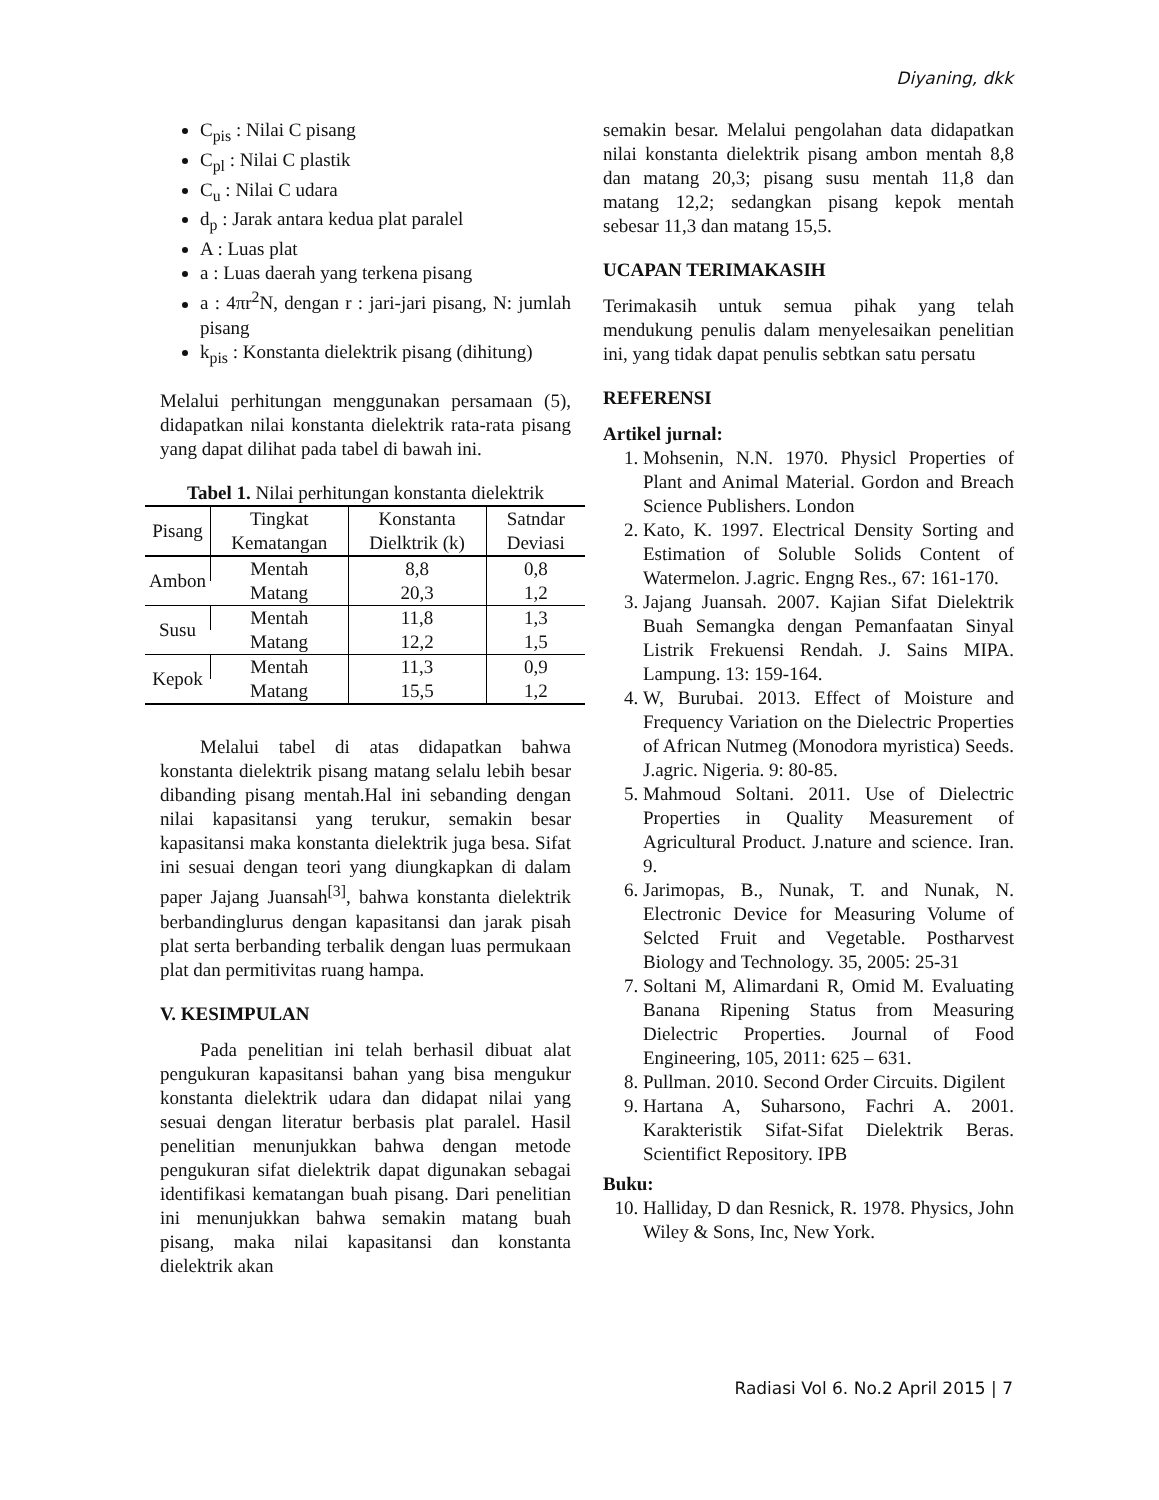Diyaning, dkk
C<sub>pis</sub> : Nilai C pisang
C<sub>pl</sub> : Nilai C plastik
C<sub>u</sub> : Nilai C udara
d<sub>p</sub> : Jarak antara kedua plat paralel
A : Luas plat
a : Luas daerah yang terkena pisang
a : 4πr<sup>2</sup>N, dengan r : jari-jari pisang, N: jumlah pisang
k<sub>pis</sub> : Konstanta dielektrik pisang (dihitung)
Melalui perhitungan menggunakan persamaan (5), didapatkan nilai konstanta dielektrik rata-rata pisang yang dapat dilihat pada tabel di bawah ini.
Tabel 1. Nilai perhitungan konstanta dielektrik
| Pisang | Tingkat Kematangan | Konstanta Dielktrik (k) | Satndar Deviasi |
| --- | --- | --- | --- |
| Ambon | Mentah | 8,8 | 0,8 |
| | Matang | 20,3 | 1,2 |
| Susu | Mentah | 11,8 | 1,3 |
| | Matang | 12,2 | 1,5 |
| Kepok | Mentah | 11,3 | 0,9 |
| | Matang | 15,5 | 1,2 |
Melalui tabel di atas didapatkan bahwa konstanta dielektrik pisang matang selalu lebih besar dibanding pisang mentah.Hal ini sebanding dengan nilai kapasitansi yang terukur, semakin besar kapasitansi maka konstanta dielektrik juga besa. Sifat ini sesuai dengan teori yang diungkapkan di dalam paper Jajang Juansah<sup>[3]</sup>, bahwa konstanta dielektrik berbandinglurus dengan kapasitansi dan jarak pisah plat serta berbanding terbalik dengan luas permukaan plat dan permitivitas ruang hampa.
V. KESIMPULAN
Pada penelitian ini telah berhasil dibuat alat pengukuran kapasitansi bahan yang bisa mengukur konstanta dielektrik udara dan didapat nilai yang sesuai dengan literatur berbasis plat paralel. Hasil penelitian menunjukkan bahwa dengan metode pengukuran sifat dielektrik dapat digunakan sebagai identifikasi kematangan buah pisang. Dari penelitian ini menunjukkan bahwa semakin matang buah pisang, maka nilai kapasitansi dan konstanta dielektrik akan
semakin besar. Melalui pengolahan data didapatkan nilai konstanta dielektrik pisang ambon mentah 8,8 dan matang 20,3; pisang susu mentah 11,8 dan matang 12,2; sedangkan pisang kepok mentah sebesar 11,3 dan matang 15,5.
UCAPAN TERIMAKASIH
Terimakasih untuk semua pihak yang telah mendukung penulis dalam menyelesaikan penelitian ini, yang tidak dapat penulis sebtkan satu persatu
REFERENSI
Artikel jurnal:
1. Mohsenin, N.N. 1970. Physicl Properties of Plant and Animal Material. Gordon and Breach Science Publishers. London
2. Kato, K. 1997. Electrical Density Sorting and Estimation of Soluble Solids Content of Watermelon. J.agric. Engng Res., 67: 161-170.
3. Jajang Juansah. 2007. Kajian Sifat Dielektrik Buah Semangka dengan Pemanfaatan Sinyal Listrik Frekuensi Rendah. J. Sains MIPA. Lampung. 13: 159-164.
4. W, Burubai. 2013. Effect of Moisture and Frequency Variation on the Dielectric Properties of African Nutmeg (Monodora myristica) Seeds. J.agric. Nigeria. 9: 80-85.
5. Mahmoud Soltani. 2011. Use of Dielectric Properties in Quality Measurement of Agricultural Product. J.nature and science. Iran. 9.
6. Jarimopas, B., Nunak, T. and Nunak, N. Electronic Device for Measuring Volume of Selcted Fruit and Vegetable. Postharvest Biology and Technology. 35, 2005: 25-31
7. Soltani M, Alimardani R, Omid M. Evaluating Banana Ripening Status from Measuring Dielectric Properties. Journal of Food Engineering, 105, 2011: 625 – 631.
8. Pullman. 2010. Second Order Circuits. Digilent
9. Hartana A, Suharsono, Fachri A. 2001. Karakteristik Sifat-Sifat Dielektrik Beras. Scientifict Repository. IPB
Buku:
10. Halliday, D dan Resnick, R. 1978. Physics, John Wiley & Sons, Inc, New York.
Radiasi Vol 6. No.2 April 2015 | 7